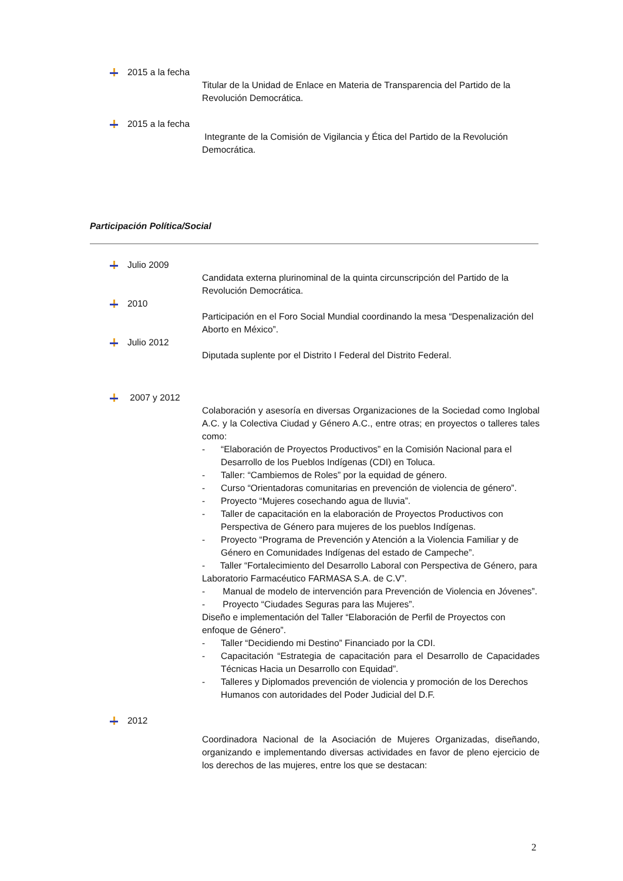2015 a la fecha
Titular de la Unidad de Enlace en Materia de Transparencia del Partido de la Revolución Democrática.
2015 a la fecha
Integrante de la Comisión de Vigilancia y Ética del Partido de la Revolución Democrática.
Participación Política/Social
Julio 2009
Candidata externa plurinominal de la quinta circunscripción del Partido de la Revolución Democrática.
2010
Participación en el Foro Social Mundial coordinando la mesa “Despenalización del Aborto en México”.
Julio 2012
Diputada suplente por el Distrito I Federal del Distrito Federal.
2007 y 2012
Colaboración y asesoría en diversas Organizaciones de la Sociedad como Inglobal A.C. y la Colectiva Ciudad y Género A.C., entre otras; en proyectos o talleres tales como:
- “Elaboración de Proyectos Productivos” en la Comisión Nacional para el Desarrollo de los Pueblos Indígenas (CDI) en Toluca.
- Taller: “Cambiemos de Roles” por la equidad de género.
- Curso “Orientadoras comunitarias en prevención de violencia de género”.
- Proyecto “Mujeres cosechando agua de lluvia”.
- Taller de capacitación en la elaboración de Proyectos Productivos con Perspectiva de Género para mujeres de los pueblos Indígenas.
- Proyecto “Programa de Prevención y Atención a la Violencia Familiar y de Género en Comunidades Indígenas del estado de Campeche”.
- Taller “Fortalecimiento del Desarrollo Laboral con Perspectiva de Género, para Laboratorio Farmacéutico FARMASA S.A. de C.V”.
- Manual de modelo de intervención para Prevención de Violencia en Jóvenes”.
- Proyecto “Ciudades Seguras para las Mujeres”.
Diseño e implementación del Taller “Elaboración de Perfil de Proyectos con enfoque de Género”.
- Taller “Decidiendo mi Destino” Financiado por la CDI.
- Capacitación “Estrategia de capacitación para el Desarrollo de Capacidades Técnicas Hacia un Desarrollo con Equidad”.
- Talleres y Diplomados prevención de violencia y promoción de los Derechos Humanos con autoridades del Poder Judicial del D.F.
2012
Coordinadora Nacional de la Asociación de Mujeres Organizadas, diseñando, organizando e implementando diversas actividades en favor de pleno ejercicio de los derechos de las mujeres, entre los que se destacan:
2